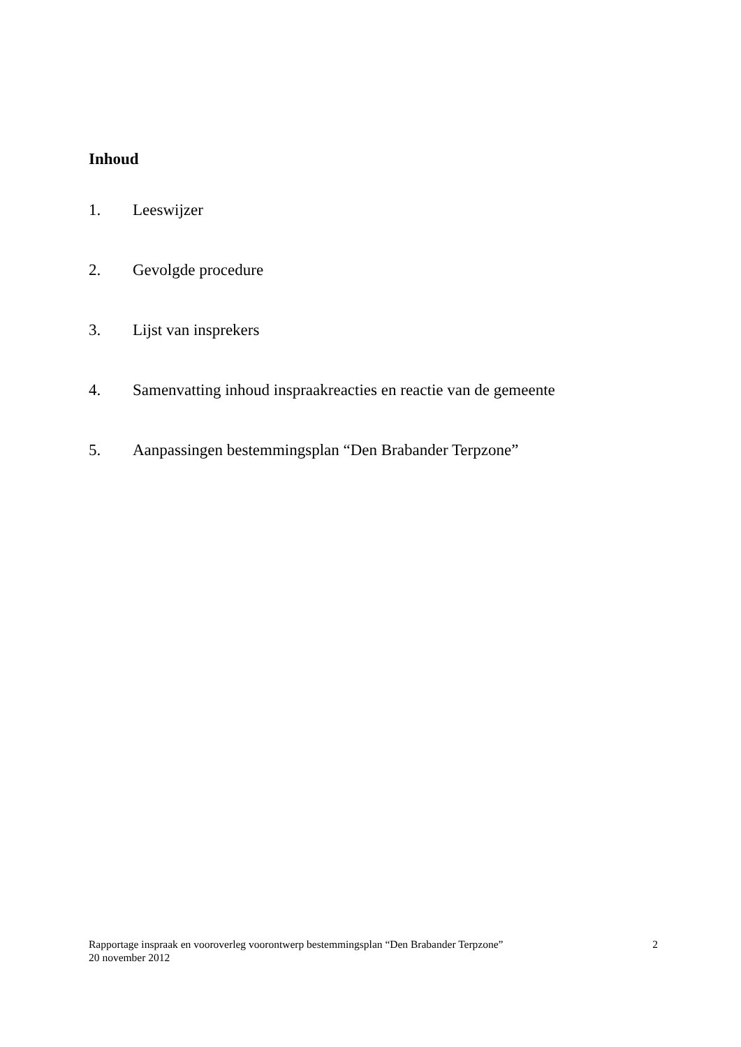Inhoud
1. Leeswijzer
2. Gevolgde procedure
3. Lijst van insprekers
4. Samenvatting inhoud inspraakreacties en reactie van de gemeente
5. Aanpassingen bestemmingsplan “Den Brabander Terpzone”
Rapportage inspraak en vooroverleg voorontwerp bestemmingsplan “Den Brabander Terpzone”
20 november 2012
2